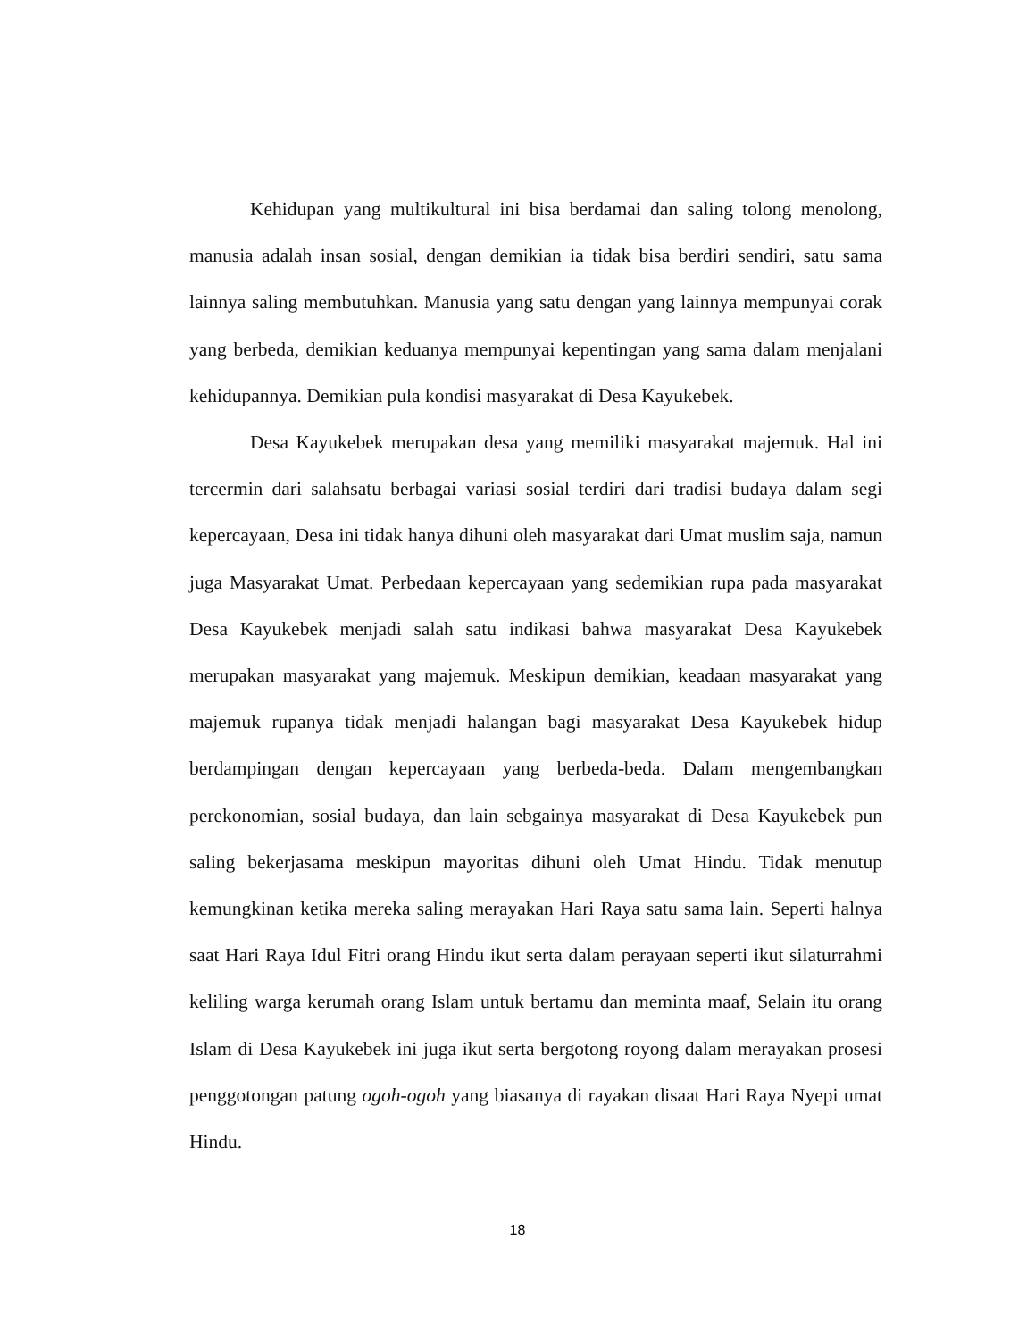Kehidupan yang multikultural ini bisa berdamai dan saling tolong menolong, manusia adalah insan sosial, dengan demikian ia tidak bisa berdiri sendiri, satu sama lainnya saling membutuhkan. Manusia yang satu dengan yang lainnya mempunyai corak yang berbeda, demikian keduanya mempunyai kepentingan yang sama dalam menjalani kehidupannya. Demikian pula kondisi masyarakat di Desa Kayukebek.
Desa Kayukebek merupakan desa yang memiliki masyarakat majemuk. Hal ini tercermin dari salahsatu berbagai variasi sosial terdiri dari tradisi budaya dalam segi kepercayaan, Desa ini tidak hanya dihuni oleh masyarakat dari Umat muslim saja, namun juga Masyarakat Umat. Perbedaan kepercayaan yang sedemikian rupa pada masyarakat Desa Kayukebek menjadi salah satu indikasi bahwa masyarakat Desa Kayukebek merupakan masyarakat yang majemuk. Meskipun demikian, keadaan masyarakat yang majemuk rupanya tidak menjadi halangan bagi masyarakat Desa Kayukebek hidup berdampingan dengan kepercayaan yang berbeda-beda. Dalam mengembangkan perekonomian, sosial budaya, dan lain sebgainya masyarakat di Desa Kayukebek pun saling bekerjasama meskipun mayoritas dihuni oleh Umat Hindu. Tidak menutup kemungkinan ketika mereka saling merayakan Hari Raya satu sama lain. Seperti halnya saat Hari Raya Idul Fitri orang Hindu ikut serta dalam perayaan seperti ikut silaturrahmi keliling warga kerumah orang Islam untuk bertamu dan meminta maaf, Selain itu orang Islam di Desa Kayukebek ini juga ikut serta bergotong royong dalam merayakan prosesi penggotongan patung ogoh-ogoh yang biasanya di rayakan disaat Hari Raya Nyepi umat Hindu.
18